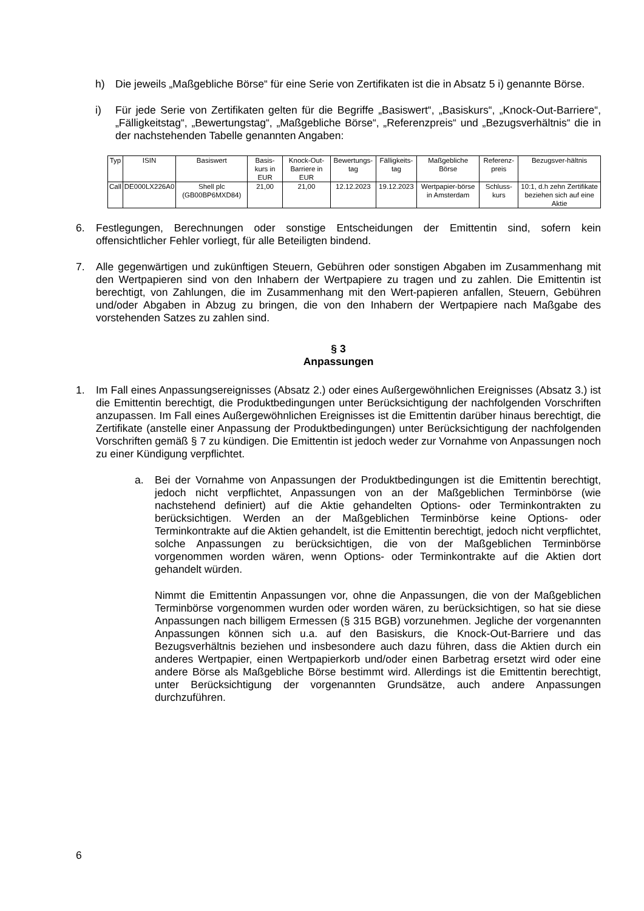h) Die jeweils „Maßgebliche Börse“ für eine Serie von Zertifikaten ist die in Absatz 5 i) genannte Börse.
i) Für jede Serie von Zertifikaten gelten für die Begriffe „Basiswert“, „Basiskurs“, „Knock-Out-Barriere“, „Fälligkeitstag“, „Bewertungstag“, „Maßgebliche Börse“, „Referenzpreis“ und „Bezugsverhältnis“ die in der nachstehenden Tabelle genannten Angaben:
| Typ | ISIN | Basiswert | Basis-kurs in EUR | Knock-Out-Barriere in EUR | Bewertungs-tag | Fälligkeits-tag | Maßgebliche Börse | Referenz-preis | Bezugsver-hältnis |
| --- | --- | --- | --- | --- | --- | --- | --- | --- | --- |
| Call | DE000LX226A0 | Shell plc (GB00BP6MXD84) | 21,00 | 21,00 | 12.12.2023 | 19.12.2023 | Wertpapier-börse in Amsterdam | Schluss-kurs | 10:1, d.h zehn Zertifikate beziehen sich auf eine Aktie |
6. Festlegungen, Berechnungen oder sonstige Entscheidungen der Emittentin sind, sofern kein offensichtlicher Fehler vorliegt, für alle Beteiligten bindend.
7. Alle gegenwärtigen und zukünftigen Steuern, Gebühren oder sonstigen Abgaben im Zusammenhang mit den Wertpapieren sind von den Inhabern der Wertpapiere zu tragen und zu zahlen. Die Emittentin ist berechtigt, von Zahlungen, die im Zusammenhang mit den Wert-papieren anfallen, Steuern, Gebühren und/oder Abgaben in Abzug zu bringen, die von den Inhabern der Wertpapiere nach Maßgabe des vorstehenden Satzes zu zahlen sind.
§ 3
Anpassungen
1. Im Fall eines Anpassungsereignisses (Absatz 2.) oder eines Außergewöhnlichen Ereignisses (Absatz 3.) ist die Emittentin berechtigt, die Produktbedingungen unter Berücksichtigung der nachfolgenden Vorschriften anzupassen. Im Fall eines Außergewöhnlichen Ereignisses ist die Emittentin darüber hinaus berechtigt, die Zertifikate (anstelle einer Anpassung der Produktbedingungen) unter Berücksichtigung der nachfolgenden Vorschriften gemäß § 7 zu kündigen. Die Emittentin ist jedoch weder zur Vornahme von Anpassungen noch zu einer Kündigung verpflichtet.
a. Bei der Vornahme von Anpassungen der Produktbedingungen ist die Emittentin berechtigt, jedoch nicht verpflichtet, Anpassungen von an der Maßgeblichen Terminbörse (wie nachstehend definiert) auf die Aktie gehandelten Options- oder Terminkontrakten zu berücksichtigen. Werden an der Maßgeblichen Terminbörse keine Options- oder Terminkontrakte auf die Aktien gehandelt, ist die Emittentin berechtigt, jedoch nicht verpflichtet, solche Anpassungen zu berücksichtigen, die von der Maßgeblichen Terminbörse vorgenommen worden wären, wenn Options- oder Terminkontrakte auf die Aktien dort gehandelt würden.
Nimmt die Emittentin Anpassungen vor, ohne die Anpassungen, die von der Maßgeblichen Terminbörse vorgenommen wurden oder worden wären, zu berücksichtigen, so hat sie diese Anpassungen nach billigem Ermessen (§ 315 BGB) vorzunehmen. Jegliche der vorgenannten Anpassungen können sich u.a. auf den Basiskurs, die Knock-Out-Barriere und das Bezugsverhältnis beziehen und insbesondere auch dazu führen, dass die Aktien durch ein anderes Wertpapier, einen Wertpapierkorb und/oder einen Barbetrag ersetzt wird oder eine andere Börse als Maßgebliche Börse bestimmt wird. Allerdings ist die Emittentin berechtigt, unter Berücksichtigung der vorgenannten Grundsätze, auch andere Anpassungen durchzuführen.
6